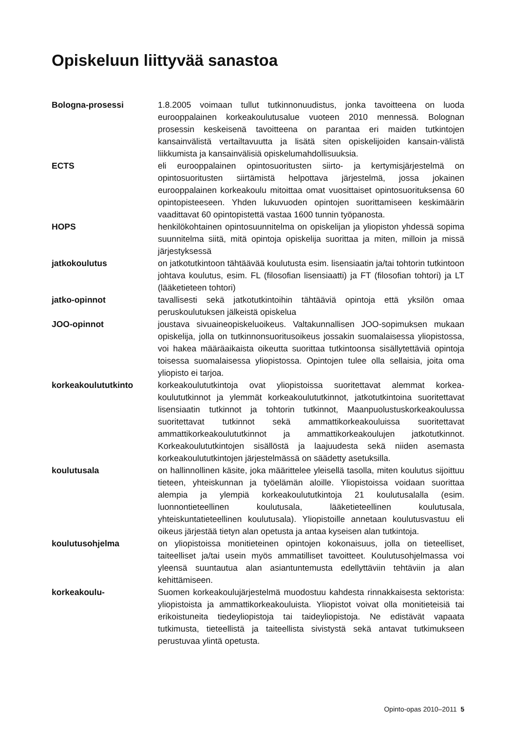Opiskeluun liittyvää sanastoa
Bologna-prosessi 1.8.2005 voimaan tullut tutkinnonuudistus, jonka tavoitteena on luoda eurooppalainen korkeakoulutusalue vuoteen 2010 mennessä. Bolognan prosessin keskeisenä tavoitteena on parantaa eri maiden tutkintojen kansainvälistä vertailtavuutta ja lisätä siten opiskelijoiden kansain-välistä liikkumista ja kansainvälisiä opiskelumahdollisuuksia.
ECTS eli eurooppalainen opintosuoritusten siirto- ja kertymisjärjestelmä on opintosuoritusten siirtämistä helpottava järjestelmä, jossa jokainen eurooppalainen korkeakoulu mitoittaa omat vuosittaiset opintosuorituksensa 60 opintopisteeseen. Yhden lukuvuoden opintojen suorittamiseen keskimäärin vaadittavat 60 opintopistettä vastaa 1600 tunnin työpanosta.
HOPS henkilökohtainen opintosuunnitelma on opiskelijan ja yliopiston yhdessä sopima suunnitelma siitä, mitä opintoja opiskelija suorittaa ja miten, milloin ja missä järjestyksessä
jatkokoulutus on jatkotutkintoon tähtäävää koulutusta esim. lisensiaatin ja/tai tohtorin tutkintoon johtava koulutus, esim. FL (filosofian lisensiaatti) ja FT (filosofian tohtori) ja LT (lääketieteen tohtori)
jatko-opinnot tavallisesti sekä jatkotutkintoihin tähtääviä opintoja että yksilön omaa peruskoulutuksen jälkeistä opiskelua
JOO-opinnot joustava sivuaineopiskeluoikeus. Valtakunnallisen JOO-sopimuksen mukaan opiskelija, jolla on tutkinnonsuoritusoikeus jossakin suomalaisessa yliopistossa, voi hakea määräaikaista oikeutta suorittaa tutkintoonsa sisällytettäviä opintoja toisessa suomalaisessa yliopistossa. Opintojen tulee olla sellaisia, joita oma yliopisto ei tarjoa.
korkeakoulututkinto korkeakoulututkintoja ovat yliopistoissa suoritettavat alemmat korkea-koulututkinnot ja ylemmät korkeakoulututkinnot, jatkotutkintoina suoritettavat lisensiaatin tutkinnot ja tohtorin tutkinnot, Maanpuolustuskorkeakoulussa suoritettavat tutkinnot sekä ammattikorkeakouluissa suoritettavat ammattikorkeakoulututkinnot ja ammattikorkeakoulujen jatkotutkinnot. Korkeakoulututkintojen sisällöstä ja laajuudesta sekä niiden asemasta korkeakoulututkintojen järjestelmässä on säädetty asetuksilla.
koulutusala on hallinnollinen käsite, joka määrittelee yleisellä tasolla, miten koulutus sijoittuu tieteen, yhteiskunnan ja työelämän aloille. Yliopistoissa voidaan suorittaa alempia ja ylempiä korkeakoulututkintoja 21 koulutusalalla (esim. luonnontieteellinen koulutusala, lääketieteellinen koulutusala, yhteiskuntatieteellinen koulutusala). Yliopistoille annetaan koulutusvastuu eli oikeus järjestää tietyn alan opetusta ja antaa kyseisen alan tutkintoja.
koulutusohjelma on yliopistoissa monitieteinen opintojen kokonaisuus, jolla on tieteelliset, taiteelliset ja/tai usein myös ammatilliset tavoitteet. Koulutusohjelmassa voi yleensä suuntautua alan asiantuntemusta edellyttäviin tehtäviin ja alan kehittämiseen.
korkeakoulu- Suomen korkeakoulujärjestelmä muodostuu kahdesta rinnakkaisesta sektorista: yliopistoista ja ammattikorkeakouluista. Yliopistot voivat olla monitieteisiä tai erikoistuneita tiedeyliopistoja tai taideyliopistoja. Ne edistävät vapaata tutkimusta, tieteellistä ja taiteellista sivistystä sekä antavat tutkimukseen perustuvaa ylintä opetusta.
Opinto-opas 2010–2011 5